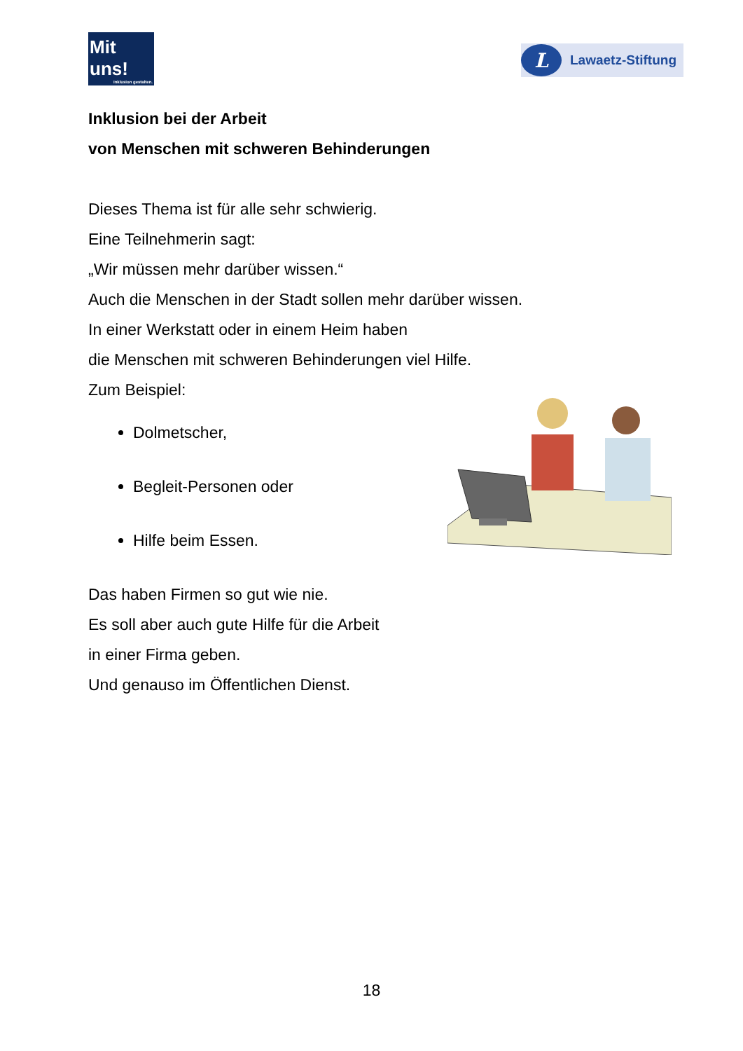Mit uns!
Inklusion gestalten.
L Lawaetz-Stiftung
Inklusion bei der Arbeit
von Menschen mit schweren Behinderungen
Dieses Thema ist für alle sehr schwierig.
Eine Teilnehmerin sagt:
„Wir müssen mehr darüber wissen.“
Auch die Menschen in der Stadt sollen mehr darüber wissen.
In einer Werkstatt oder in einem Heim haben
die Menschen mit schweren Behinderungen viel Hilfe.
Zum Beispiel:
Dolmetscher,
Begleit-Personen oder
Hilfe beim Essen.
Das haben Firmen so gut wie nie.
Es soll aber auch gute Hilfe für die Arbeit
in einer Firma geben.
Und genauso im Öffentlichen Dienst.
18